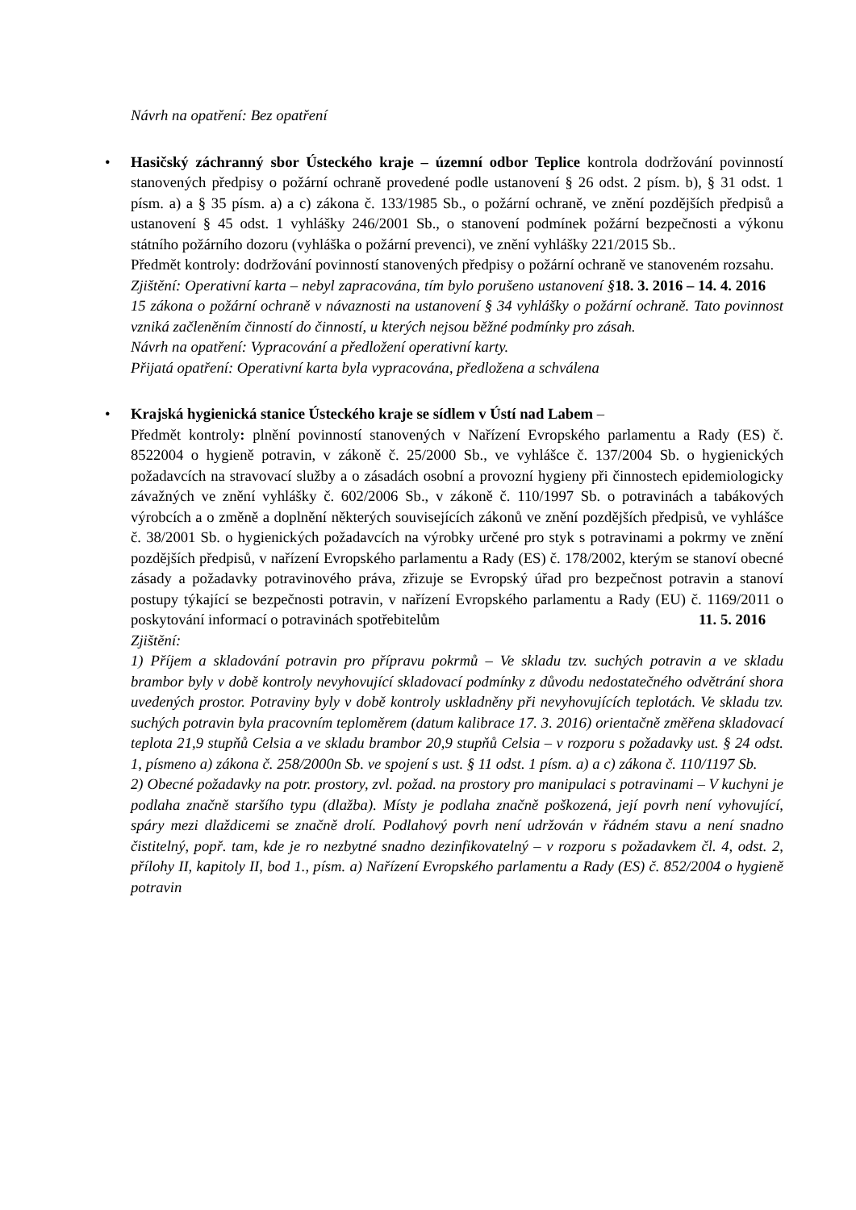Návrh na opatření: Bez opatření
•
Hasičský záchranný sbor Ústeckého kraje – územní odbor Teplice kontrola dodržování povinností stanovených předpisy o požární ochraně provedené podle ustanovení § 26 odst. 2 písm. b), § 31 odst. 1 písm. a) a § 35 písm. a) a c) zákona č. 133/1985 Sb., o požární ochraně, ve znění pozdějších předpisů a ustanovení § 45 odst. 1 vyhlášky 246/2001 Sb., o stanovení podmínek požární bezpečnosti a výkonu státního požárního dozoru (vyhláška o požární prevenci), ve znění vyhlášky 221/2015 Sb..
Předmět kontroly: dodržování povinností stanovených předpisy o požární ochraně ve stanoveném rozsahu. 18. 3. 2016 – 14. 4. 2016
Zjištění: Operativní karta – nebyl zapracována, tím bylo porušeno ustanovení § 15 zákona o požární ochraně v návaznosti na ustanovení § 34 vyhlášky o požární ochraně. Tato povinnost vzniká začleněním činností do činností, u kterých nejsou běžné podmínky pro zásah.
Návrh na opatření: Vypracování a předložení operativní karty.
Přijatá opatření: Operativní karta byla vypracována, předložena a schválena
•
Krajská hygienická stanice Ústeckého kraje se sídlem v Ústí nad Labem –
Předmět kontroly: plnění povinností stanovených v Nařízení Evropského parlamentu a Rady (ES) č. 8522004 o hygieně potravin, v zákoně č. 25/2000 Sb., ve vyhlášce č. 137/2004 Sb. o hygienických požadavcích na stravovací služby a o zásadách osobní a provozní hygieny při činnostech epidemiologicky závažných ve znění vyhlášky č. 602/2006 Sb., v zákoně č. 110/1997 Sb. o potravinách a tabákových výrobcích a o změně a doplnění některých souvisejících zákonů ve znění pozdějších předpisů, ve vyhlášce č. 38/2001 Sb. o hygienických požadavcích na výrobky určené pro styk s potravinami a pokrmy ve znění pozdějších předpisů, v nařízení Evropského parlamentu a Rady (ES) č. 178/2002, kterým se stanoví obecné zásady a požadavky potravinového práva, zřizuje se Evropský úřad pro bezpečnost potravin a stanoví postupy týkající se bezpečnosti potravin, v nařízení Evropského parlamentu a Rady (EU) č. 1169/2011 o poskytování informací o potravinách spotřebitelům 11. 5. 2016
Zjištění:
1) Příjem a skladování potravin pro přípravu pokrmů – Ve skladu tzv. suchých potravin a ve skladu brambor byly v době kontroly nevyhovující skladovací podmínky z důvodu nedostatečného odvětrání shora uvedených prostor. Potraviny byly v době kontroly uskladněny při nevyhovujících teplotách. Ve skladu tzv. suchých potravin byla pracovním teploměrem (datum kalibrace 17. 3. 2016) orientačně změřena skladovací teplota 21,9 stupňů Celsia a ve skladu brambor 20,9 stupňů Celsia – v rozporu s požadavky ust. § 24 odst. 1, písmeno a) zákona č. 258/2000n Sb. ve spojení s ust. § 11 odst. 1 písm. a) a c) zákona č. 110/1197 Sb.
2) Obecné požadavky na potr. prostory, zvl. požad. na prostory pro manipulaci s potravinami – V kuchyni je podlaha značně staršího typu (dlažba). Místy je podlaha značně poškozená, její povrh není vyhovující, spáry mezi dlaždicemi se značně drolí. Podlahový povrh není udržován v řádném stavu a není snadno čistitelný, popř. tam, kde je ro nezbytné snadno dezinfikovatelný – v rozporu s požadavkem čl. 4, odst. 2, přílohy II, kapitoly II, bod 1., písm. a) Nařízení Evropského parlamentu a Rady (ES) č. 852/2004 o hygieně potravin